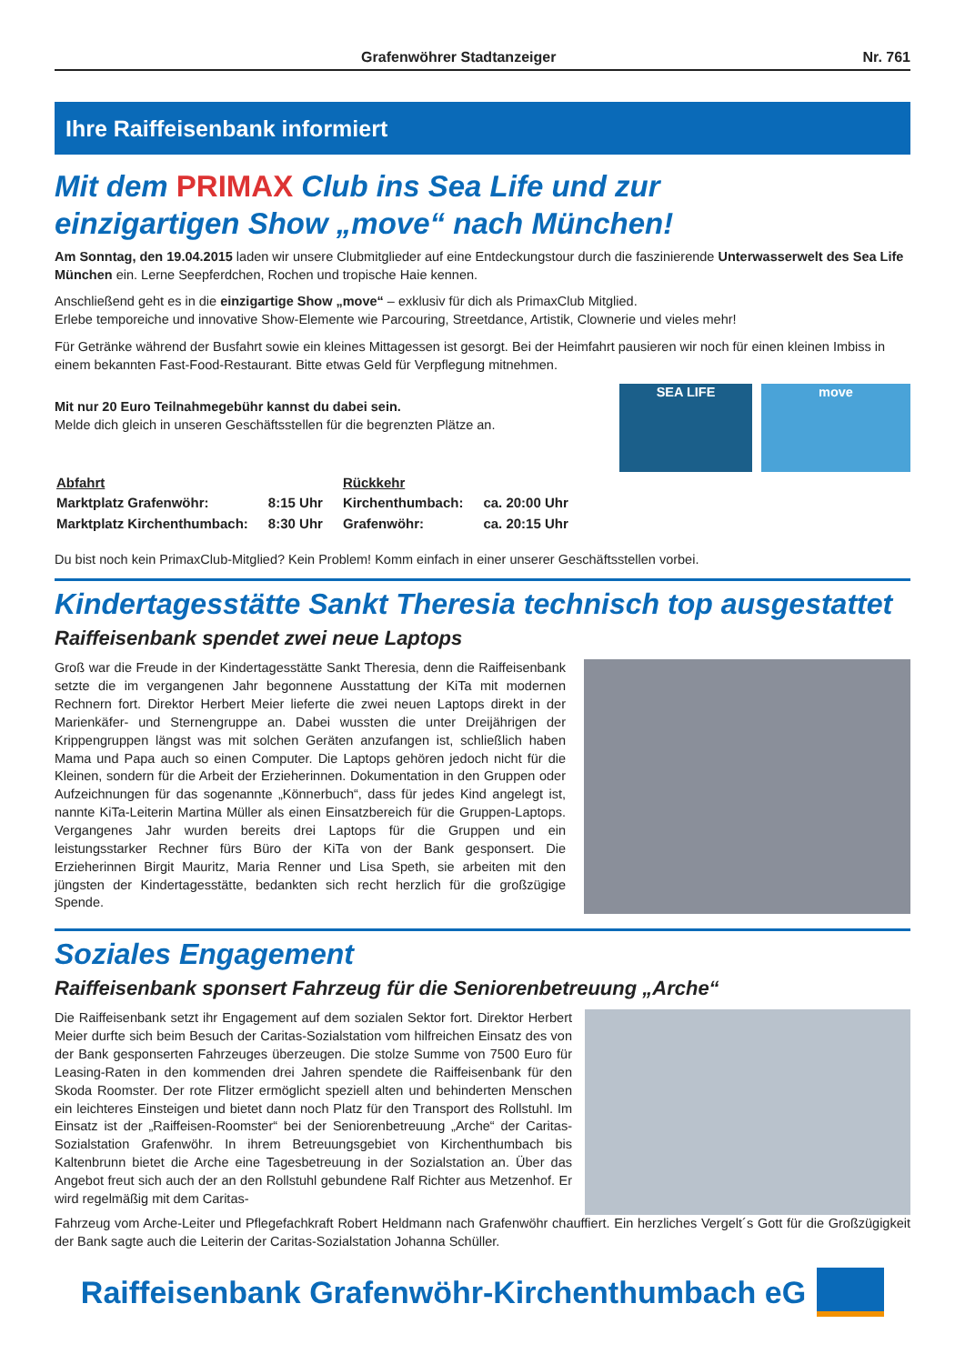Grafenwöhrer Stadtanzeiger Nr. 761
Ihre Raiffeisenbank informiert
Mit dem PRIMAX Club ins Sea Life und zur
einzigartigen Show „move“ nach München!
Am Sonntag, den 19.04.2015 laden wir unsere Clubmitglieder auf eine Entdeckungstour durch die faszinierende Unterwasserwelt des Sea Life München ein. Lerne Seepferdchen, Rochen und tropische Haie kennen.
Anschließend geht es in die einzigartige Show „move“ – exklusiv für dich als PrimaxClub Mitglied.
Erlebe temporeiche und innovative Show-Elemente wie Parcouring, Streetdance, Artistik, Clownerie und vieles mehr!
Für Getränke während der Busfahrt sowie ein kleines Mittagessen ist gesorgt. Bei der Heimfahrt pausieren wir noch für einen kleinen Imbiss in einem bekannten Fast-Food-Restaurant. Bitte etwas Geld für Verpflegung mitnehmen.
Mit nur 20 Euro Teilnahmegebühr kannst du dabei sein.
Melde dich gleich in unseren Geschäftsstellen für die begrenzten Plätze an.
SEA LIFE move
| Abfahrt | | Rückkehr | |
| Marktplatz Grafenwöhr: | 8:15 Uhr | Kirchenthumbach: | ca. 20:00 Uhr |
| Marktplatz Kirchenthumbach: | 8:30 Uhr | Grafenwöhr: | ca. 20:15 Uhr |
Du bist noch kein PrimaxClub-Mitglied? Kein Problem! Komm einfach in einer unserer Geschäftsstellen vorbei.
Kindertagesstätte Sankt Theresia technisch top ausgestattet
Raiffeisenbank spendet zwei neue Laptops
Groß war die Freude in der Kindertagesstätte Sankt Theresia, denn die Raiffeisenbank setzte die im vergangenen Jahr begonnene Ausstattung der KiTa mit modernen Rechnern fort. Direktor Herbert Meier lieferte die zwei neuen Laptops direkt in der Marienkäfer- und Sternengruppe an. Dabei wussten die unter Dreijährigen der Krippengruppen längst was mit solchen Geräten anzufangen ist, schließlich haben Mama und Papa auch so einen Computer. Die Laptops gehören jedoch nicht für die Kleinen, sondern für die Arbeit der Erzieherinnen. Dokumentation in den Gruppen oder Aufzeichnungen für das sogenannte „Könnerbuch“, dass für jedes Kind angelegt ist, nannte KiTa-Leiterin Martina Müller als einen Einsatzbereich für die Gruppen-Laptops. Vergangenes Jahr wurden bereits drei Laptops für die Gruppen und ein leistungsstarker Rechner fürs Büro der KiTa von der Bank gesponsert. Die Erzieherinnen Birgit Mauritz, Maria Renner und Lisa Speth, sie arbeiten mit den jüngsten der Kindertagesstätte, bedankten sich recht herzlich für die großzügige Spende.
Soziales Engagement
Raiffeisenbank sponsert Fahrzeug für die Seniorenbetreuung „Arche“
Die Raiffeisenbank setzt ihr Engagement auf dem sozialen Sektor fort. Direktor Herbert Meier durfte sich beim Besuch der Caritas-Sozialstation vom hilfreichen Einsatz des von der Bank gesponserten Fahrzeuges überzeugen. Die stolze Summe von 7500 Euro für Leasing-Raten in den kommenden drei Jahren spendete die Raiffeisenbank für den Skoda Roomster. Der rote Flitzer ermöglicht speziell alten und behinderten Menschen ein leichteres Einsteigen und bietet dann noch Platz für den Transport des Rollstuhl. Im Einsatz ist der „Raiffeisen-Roomster“ bei der Seniorenbetreuung „Arche“ der Caritas-Sozialstation Grafenwöhr. In ihrem Betreuungsgebiet von Kirchenthumbach bis Kaltenbrunn bietet die Arche eine Tagesbetreuung in der Sozialstation an. Über das Angebot freut sich auch der an den Rollstuhl gebundene Ralf Richter aus Metzenhof. Er wird regelmäßig mit dem Caritas-
Fahrzeug vom Arche-Leiter und Pflegefachkraft Robert Heldmann nach Grafenwöhr chauffiert. Ein herzliches Vergelt´s Gott für die Großzügigkeit der Bank sagte auch die Leiterin der Caritas-Sozialstation Johanna Schüller.
Raiffeisenbank Grafenwöhr-Kirchenthumbach eG